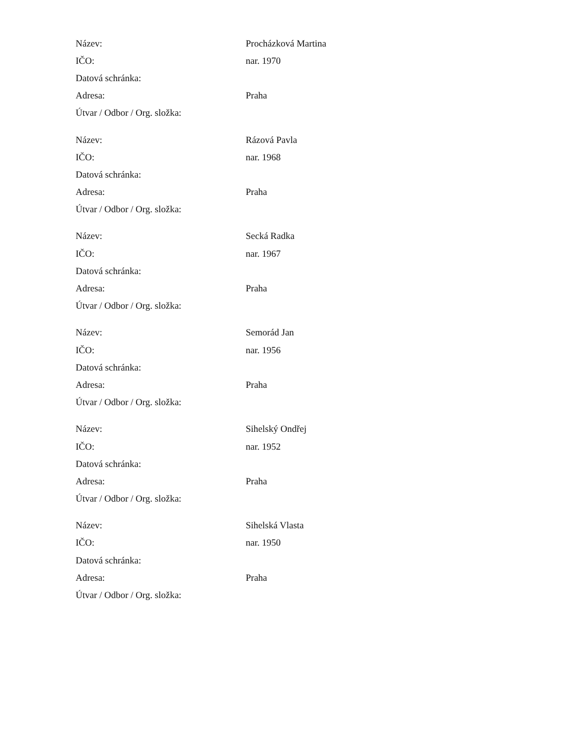| Název: | Procházková Martina |
| IČO: | nar. 1970 |
| Datová schránka: | |
| Adresa: | Praha |
| Útvar / Odbor / Org. složka: | |
| Název: | Rázová Pavla |
| IČO: | nar. 1968 |
| Datová schránka: | |
| Adresa: | Praha |
| Útvar / Odbor / Org. složka: | |
| Název: | Secká Radka |
| IČO: | nar. 1967 |
| Datová schránka: | |
| Adresa: | Praha |
| Útvar / Odbor / Org. složka: | |
| Název: | Semorád Jan |
| IČO: | nar. 1956 |
| Datová schránka: | |
| Adresa: | Praha |
| Útvar / Odbor / Org. složka: | |
| Název: | Sihelský Ondřej |
| IČO: | nar. 1952 |
| Datová schránka: | |
| Adresa: | Praha |
| Útvar / Odbor / Org. složka: | |
| Název: | Sihelská Vlasta |
| IČO: | nar. 1950 |
| Datová schránka: | |
| Adresa: | Praha |
| Útvar / Odbor / Org. složka: | |